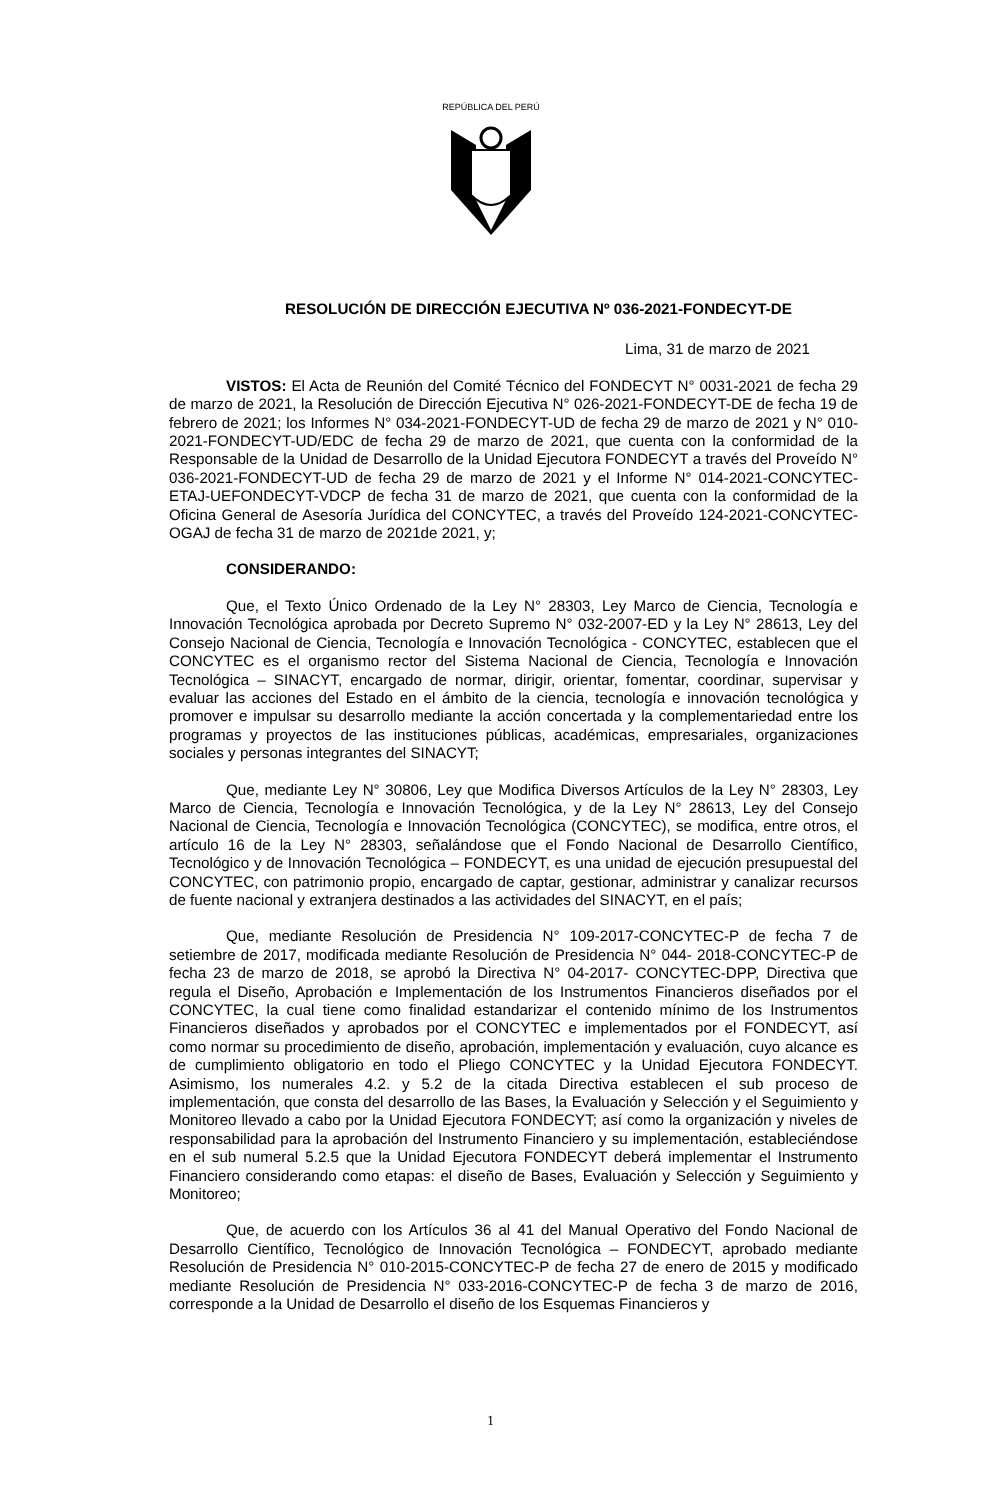REPÚBLICA DEL PERÚ
RESOLUCIÓN DE DIRECCIÓN EJECUTIVA Nº 036-2021-FONDECYT-DE
Lima, 31 de marzo de 2021
VISTOS: El Acta de Reunión del Comité Técnico del FONDECYT N° 0031-2021 de fecha 29 de marzo de 2021, la Resolución de Dirección Ejecutiva N° 026-2021-FONDECYT-DE de fecha 19 de febrero de 2021; los Informes N° 034-2021-FONDECYT-UD de fecha 29 de marzo de 2021 y N° 010-2021-FONDECYT-UD/EDC de fecha 29 de marzo de 2021, que cuenta con la conformidad de la Responsable de la Unidad de Desarrollo de la Unidad Ejecutora FONDECYT a través del Proveído N° 036-2021-FONDECYT-UD de fecha 29 de marzo de 2021 y el Informe N° 014-2021-CONCYTEC-ETAJ-UEFONDECYT-VDCP de fecha 31 de marzo de 2021, que cuenta con la conformidad de la Oficina General de Asesoría Jurídica del CONCYTEC, a través del Proveído 124-2021-CONCYTEC-OGAJ de fecha 31 de marzo de 2021de 2021, y;
CONSIDERANDO:
Que, el Texto Único Ordenado de la Ley N° 28303, Ley Marco de Ciencia, Tecnología e Innovación Tecnológica aprobada por Decreto Supremo N° 032-2007-ED y la Ley N° 28613, Ley del Consejo Nacional de Ciencia, Tecnología e Innovación Tecnológica - CONCYTEC, establecen que el CONCYTEC es el organismo rector del Sistema Nacional de Ciencia, Tecnología e Innovación Tecnológica – SINACYT, encargado de normar, dirigir, orientar, fomentar, coordinar, supervisar y evaluar las acciones del Estado en el ámbito de la ciencia, tecnología e innovación tecnológica y promover e impulsar su desarrollo mediante la acción concertada y la complementariedad entre los programas y proyectos de las instituciones públicas, académicas, empresariales, organizaciones sociales y personas integrantes del SINACYT;
Que, mediante Ley N° 30806, Ley que Modifica Diversos Artículos de la Ley N° 28303, Ley Marco de Ciencia, Tecnología e Innovación Tecnológica, y de la Ley N° 28613, Ley del Consejo Nacional de Ciencia, Tecnología e Innovación Tecnológica (CONCYTEC), se modifica, entre otros, el artículo 16 de la Ley N° 28303, señalándose que el Fondo Nacional de Desarrollo Científico, Tecnológico y de Innovación Tecnológica – FONDECYT, es una unidad de ejecución presupuestal del CONCYTEC, con patrimonio propio, encargado de captar, gestionar, administrar y canalizar recursos de fuente nacional y extranjera destinados a las actividades del SINACYT, en el país;
Que, mediante Resolución de Presidencia N° 109-2017-CONCYTEC-P de fecha 7 de setiembre de 2017, modificada mediante Resolución de Presidencia N° 044- 2018-CONCYTEC-P de fecha 23 de marzo de 2018, se aprobó la Directiva N° 04-2017- CONCYTEC-DPP, Directiva que regula el Diseño, Aprobación e Implementación de los Instrumentos Financieros diseñados por el CONCYTEC, la cual tiene como finalidad estandarizar el contenido mínimo de los Instrumentos Financieros diseñados y aprobados por el CONCYTEC e implementados por el FONDECYT, así como normar su procedimiento de diseño, aprobación, implementación y evaluación, cuyo alcance es de cumplimiento obligatorio en todo el Pliego CONCYTEC y la Unidad Ejecutora FONDECYT. Asimismo, los numerales 4.2. y 5.2 de la citada Directiva establecen el sub proceso de implementación, que consta del desarrollo de las Bases, la Evaluación y Selección y el Seguimiento y Monitoreo llevado a cabo por la Unidad Ejecutora FONDECYT; así como la organización y niveles de responsabilidad para la aprobación del Instrumento Financiero y su implementación, estableciéndose en el sub numeral 5.2.5 que la Unidad Ejecutora FONDECYT deberá implementar el Instrumento Financiero considerando como etapas: el diseño de Bases, Evaluación y Selección y Seguimiento y Monitoreo;
Que, de acuerdo con los Artículos 36 al 41 del Manual Operativo del Fondo Nacional de Desarrollo Científico, Tecnológico de Innovación Tecnológica – FONDECYT, aprobado mediante Resolución de Presidencia N° 010-2015-CONCYTEC-P de fecha 27 de enero de 2015 y modificado mediante Resolución de Presidencia N° 033-2016-CONCYTEC-P de fecha 3 de marzo de 2016, corresponde a la Unidad de Desarrollo el diseño de los Esquemas Financieros y
1